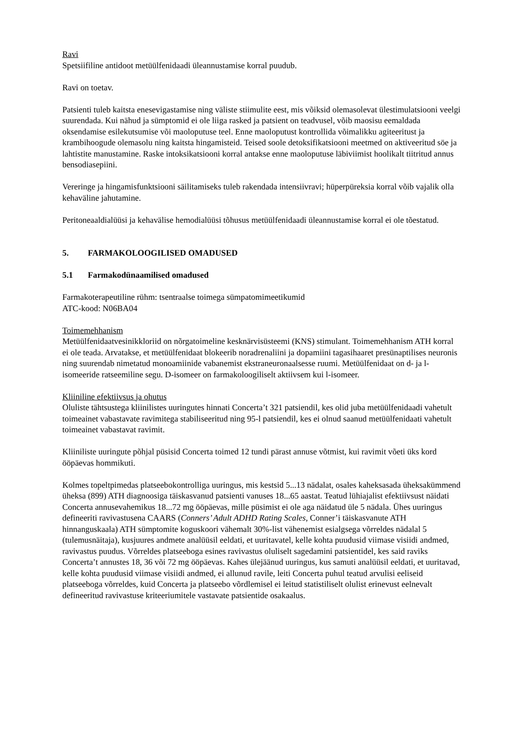Ravi
Spetsiifiline antidoot metüülfenidaadi üleannustamise korral puudub.
Ravi on toetav.
Patsienti tuleb kaitsta enesevigastamise ning väliste stiimulite eest, mis võiksid olemasolevat ülestimulatsiooni veelgi suurendada. Kui nähud ja sümptomid ei ole liiga rasked ja patsient on teadvusel, võib maosisu eemaldada oksendamise esilekutsumise või maoloputuse teel. Enne maoloputust kontrollida võimalikku agiteeritust ja krambihoogude olemasolu ning kaitsta hingamisteid. Teised soole detoksifikatsiooni meetmed on aktiveeritud söe ja lahtistite manustamine. Raske intoksikatsiooni korral antakse enne maoloputuse läbiviimist hoolikalt tiitritud annus bensodiasepiini.
Vereringe ja hingamisfunktsiooni säilitamiseks tuleb rakendada intensiivravi; hüperpüreksia korral võib vajalik olla kehaväline jahutamine.
Peritoneaaldialüüsi ja kehavälise hemodialüüsi tõhusus metüülfenidaadi üleannustamise korral ei ole tõestatud.
5. FARMAKOLOOGILISED OMADUSED
5.1 Farmakodünaamilised omadused
Farmakoterapeutiline rühm: tsentraalse toimega sümpatomimeetikumid
ATC-kood: N06BA04
Toimemehhanism
Metüülfenidaatvesinikkloriid on nõrgatoimeline kesknärvisüsteemi (KNS) stimulant. Toimemehhanism ATH korral ei ole teada. Arvatakse, et metüülfenidaat blokeerib noradrenaliini ja dopamiini tagasihaaret presünaptilises neuronis ning suurendab nimetatud monoamiinide vabanemist ekstraneuronaalsesse ruumi. Metüülfenidaat on d- ja l-isomeeride ratseemiline segu. D-isomeer on farmakoloogiliselt aktiivsem kui l-isomeer.
Kliiniline efektiivsus ja ohutus
Oluliste tähtsustega kliinilistes uuringutes hinnati Concerta’t 321 patsiendil, kes olid juba metüülfenidaadi vahetult toimeainet vabastavate ravimitega stabiliseeritud ning 95-l patsiendil, kes ei olnud saanud metüülfenidaati vahetult toimeainet vabastavat ravimit.
Kliiniliste uuringute põhjal püsisid Concerta toimed 12 tundi pärast annuse võtmist, kui ravimit võeti üks kord ööpäevas hommikuti.
Kolmes topeltpimedas platseebokontrolliga uuringus, mis kestsid 5...13 nädalat, osales kaheksasada üheksakümmend üheksa (899) ATH diagnoosiga täiskasvanud patsienti vanuses 18...65 aastat. Teatud lühiajalist efektiivsust näidati Concerta annusevahemikus 18...72 mg ööpäevas, mille püsimist ei ole aga näidatud üle 5 nädala. Ühes uuringus defineeriti ravivastusena CAARS (Conners’ Adult ADHD Rating Scales, Conner’i täiskasvanute ATH hinnanguskaala) ATH sümptomite koguskoori vähemalt 30%-list vähenemist esialgsega võrreldes nädalal 5 (tulemusnäitaja), kusjuures andmete analüüsil eeldati, et uuritavatel, kelle kohta puudusid viimase visiidi andmed, ravivastus puudus. Võrreldes platseeboga esines ravivastus oluliselt sagedamini patsientidel, kes said raviks Concerta’t annustes 18, 36 või 72 mg ööpäevas. Kahes ülejäänud uuringus, kus samuti analüüsil eeldati, et uuritavad, kelle kohta puudusid viimase visiidi andmed, ei allunud ravile, leiti Concerta puhul teatud arvulisi eeliseid platseeboga võrreldes, kuid Concerta ja platseebo võrdlemisel ei leitud statistiliselt olulist erinevust eelnevalt defineeritud ravivastuse kriteeriumitele vastavate patsientide osakaalus.